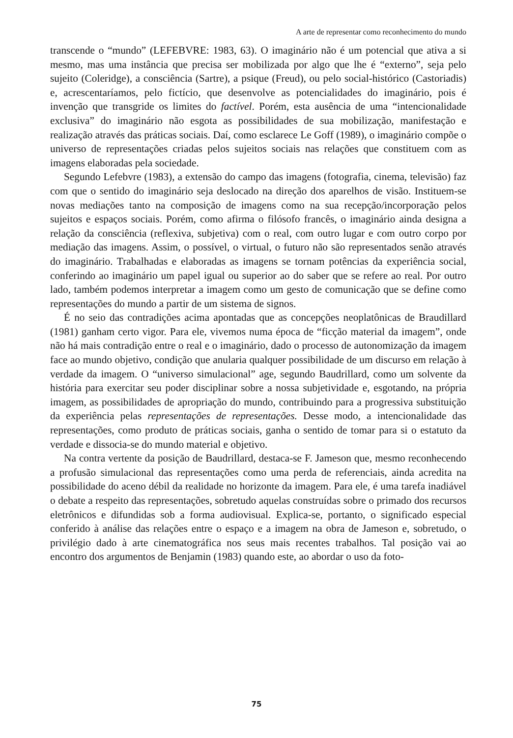A arte de representar como reconhecimento do mundo
transcende o “mundo” (LEFEBVRE: 1983, 63). O imaginário não é um potencial que ativa a si mesmo, mas uma instância que precisa ser mobilizada por algo que lhe é “externo”, seja pelo sujeito (Coleridge), a consciência (Sartre), a psique (Freud), ou pelo social-histórico (Castoriadis) e, acrescentaríamos, pelo fictício, que desenvolve as potencialidades do imaginário, pois é invenção que transgride os limites do factível. Porém, esta ausência de uma “intencionalidade exclusiva” do imaginário não esgota as possibilidades de sua mobilização, manifestação e realização através das práticas sociais. Daí, como esclarece Le Goff (1989), o imaginário compõe o universo de representações criadas pelos sujeitos sociais nas relações que constituem com as imagens elaboradas pela sociedade.
Segundo Lefebvre (1983), a extensão do campo das imagens (fotografia, cinema, televisão) faz com que o sentido do imaginário seja deslocado na direção dos aparelhos de visão. Instituem-se novas mediações tanto na composição de imagens como na sua recepção/incorporação pelos sujeitos e espaços sociais. Porém, como afirma o filósofo francês, o imaginário ainda designa a relação da consciência (reflexiva, subjetiva) com o real, com outro lugar e com outro corpo por mediação das imagens. Assim, o possível, o virtual, o futuro não são representados senão através do imaginário. Trabalhadas e elaboradas as imagens se tornam potências da experiência social, conferindo ao imaginário um papel igual ou superior ao do saber que se refere ao real. Por outro lado, também podemos interpretar a imagem como um gesto de comunicação que se define como representações do mundo a partir de um sistema de signos.
É no seio das contradições acima apontadas que as concepções neoplatônicas de Braudillard (1981) ganham certo vigor. Para ele, vivemos numa época de “ficção material da imagem”, onde não há mais contradição entre o real e o imaginário, dado o processo de autonomização da imagem face ao mundo objetivo, condição que anularia qualquer possibilidade de um discurso em relação à verdade da imagem. O “universo simulacional” age, segundo Baudrillard, como um solvente da história para exercitar seu poder disciplinar sobre a nossa subjetividade e, esgotando, na própria imagem, as possibilidades de apropriação do mundo, contribuindo para a progressiva substituição da experiência pelas representações de representações. Desse modo, a intencionalidade das representações, como produto de práticas sociais, ganha o sentido de tomar para si o estatuto da verdade e dissocia-se do mundo material e objetivo.
Na contra vertente da posição de Baudrillard, destaca-se F. Jameson que, mesmo reconhecendo a profusão simulacional das representações como uma perda de referenciais, ainda acredita na possibilidade do aceno débil da realidade no horizonte da imagem. Para ele, é uma tarefa inadiável o debate a respeito das representações, sobretudo aquelas construídas sobre o primado dos recursos eletrônicos e difundidas sob a forma audiovisual. Explica-se, portanto, o significado especial conferido à análise das relações entre o espaço e a imagem na obra de Jameson e, sobretudo, o privilégio dado à arte cinematográfica nos seus mais recentes trabalhos. Tal posição vai ao encontro dos argumentos de Benjamin (1983) quando este, ao abordar o uso da foto-
75